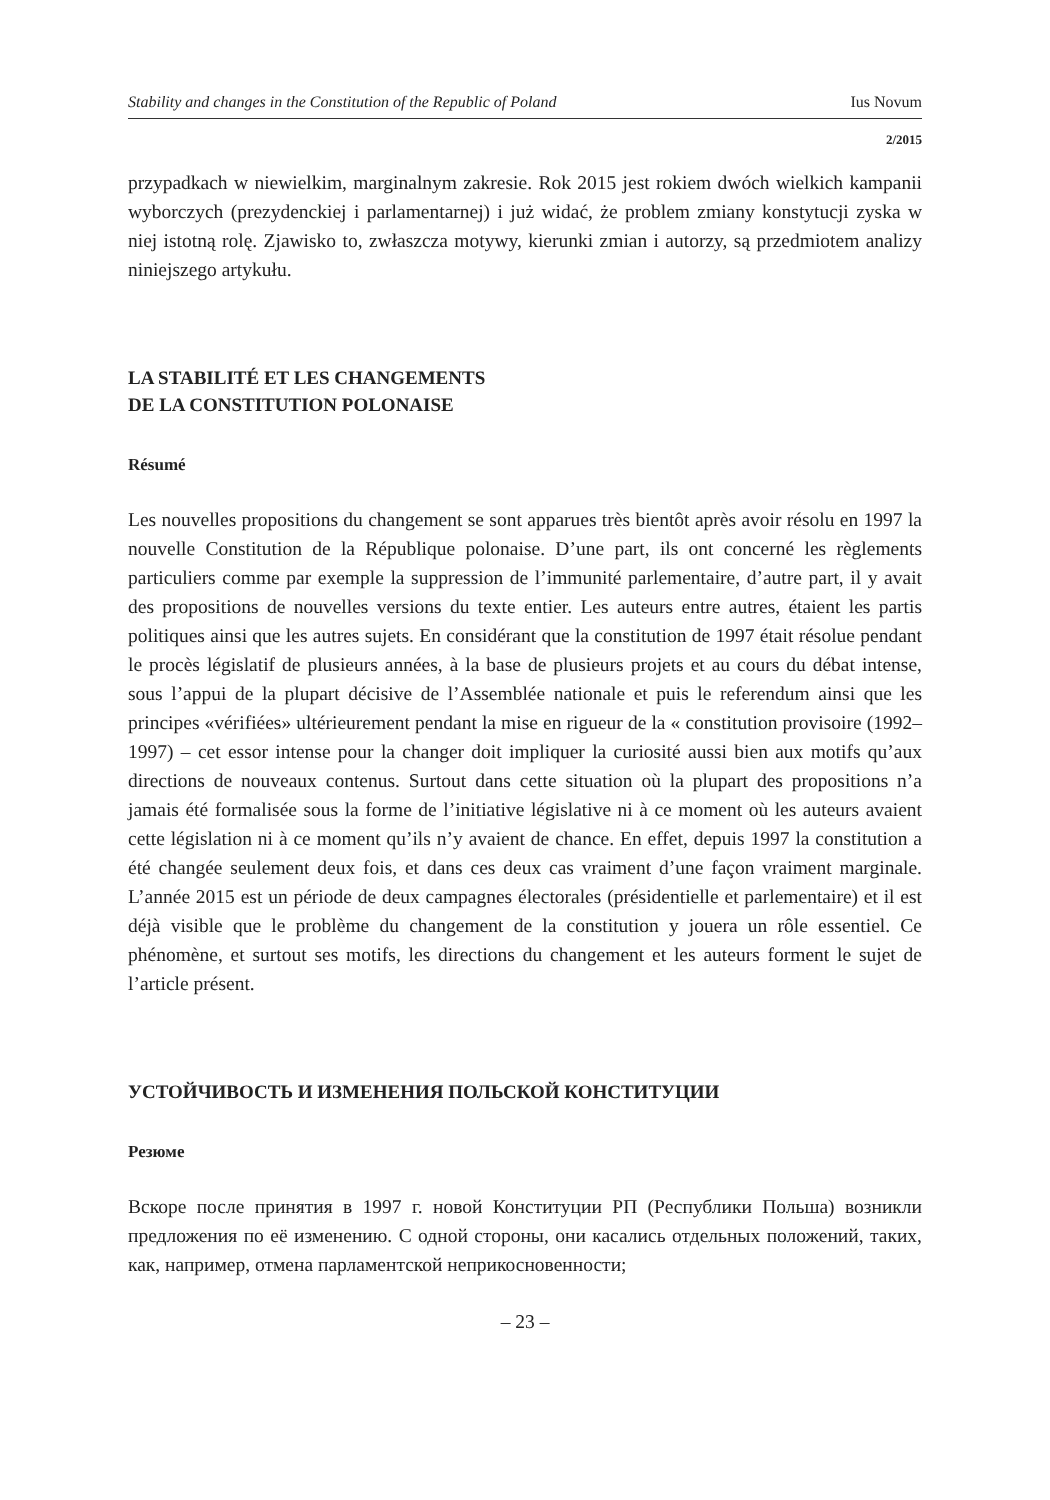Stability and changes in the Constitution of the Republic of Poland Ius Novum
2/2015
przypadkach w niewielkim, marginalnym zakresie. Rok 2015 jest rokiem dwóch wielkich kampanii wyborczych (prezydenckiej i parlamentarnej) i już widać, że problem zmiany konstytucji zyska w niej istotną rolę. Zjawisko to, zwłaszcza motywy, kierunki zmian i autorzy, są przedmiotem analizy niniejszego artykułu.
LA STABILITÉ ET LES CHANGEMENTS
DE LA CONSTITUTION POLONAISE
Résumé
Les nouvelles propositions du changement se sont apparues très bientôt après avoir résolu en 1997 la nouvelle Constitution de la République polonaise. D’une part, ils ont concerné les règlements particuliers comme par exemple la suppression de l’immunité parlementaire, d’autre part, il y avait des propositions de nouvelles versions du texte entier. Les auteurs entre autres, étaient les partis politiques ainsi que les autres sujets. En considérant que la constitution de 1997 était résolue pendant le procès législatif de plusieurs années, à la base de plusieurs projets et au cours du débat intense, sous l’appui de la plupart décisive de l’Assemblée nationale et puis le referendum ainsi que les principes «vérifiées» ultérieurement pendant la mise en rigueur de la « constitution provisoire (1992–1997) – cet essor intense pour la changer doit impliquer la curiosité aussi bien aux motifs qu’aux directions de nouveaux contenus. Surtout dans cette situation où la plupart des propositions n’a jamais été formalisée sous la forme de l’initiative législative ni à ce moment où les auteurs avaient cette législation ni à ce moment qu’ils n’y avaient de chance. En effet, depuis 1997 la constitution a été changée seulement deux fois, et dans ces deux cas vraiment d’une façon vraiment marginale. L’année 2015 est un période de deux campagnes électorales (présidentielle et parlementaire) et il est déjà visible que le problème du changement de la constitution y jouera un rôle essentiel. Ce phénomène, et surtout ses motifs, les directions du changement et les auteurs forment le sujet de l’article présent.
УСТОЙЧИВОСТЬ И ИЗМЕНЕНИЯ ПОЛЬСКОЙ КОНСТИТУЦИИ
Резюме
Вскоре после принятия в 1997 г. новой Конституции РП (Республики Польша) возникли предложения по её изменению. С одной стороны, они касались отдельных положений, таких, как, например, отмена парламентской неприкосновенности;
– 23 –